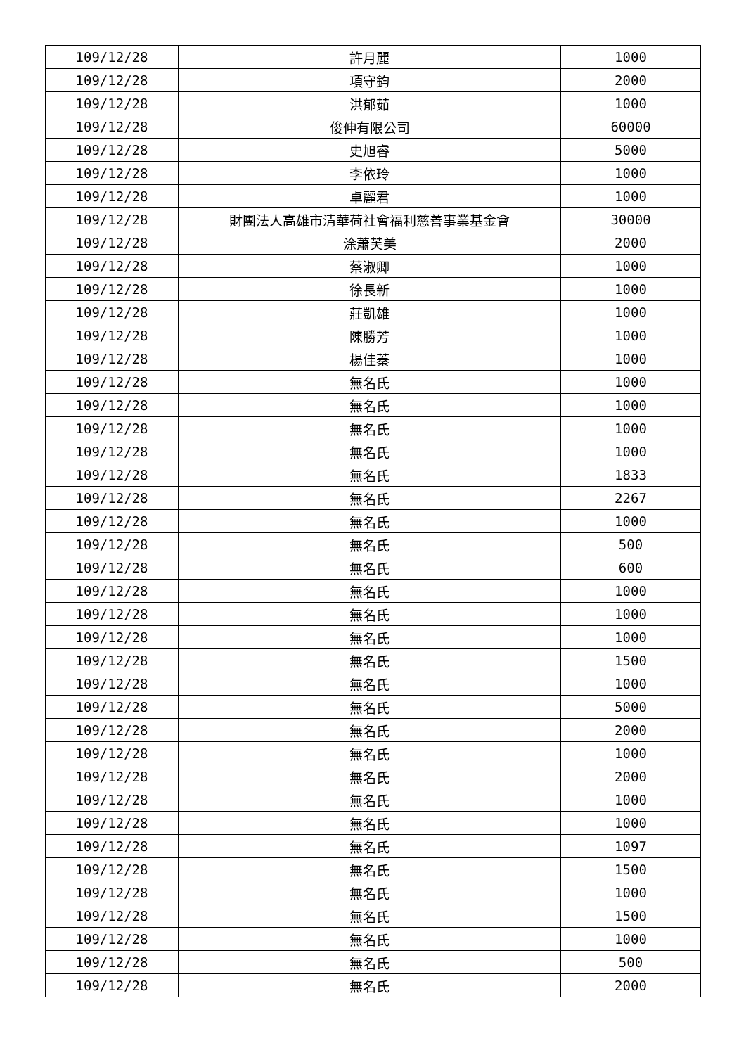| 109/12/28 | 許月麗 | 1000 |
| 109/12/28 | 項守鈞 | 2000 |
| 109/12/28 | 洪郁茹 | 1000 |
| 109/12/28 | 俊伸有限公司 | 60000 |
| 109/12/28 | 史旭睿 | 5000 |
| 109/12/28 | 李依玲 | 1000 |
| 109/12/28 | 卓麗君 | 1000 |
| 109/12/28 | 財團法人高雄市清華荷社會福利慈善事業基金會 | 30000 |
| 109/12/28 | 涂蕭芙美 | 2000 |
| 109/12/28 | 蔡淑卿 | 1000 |
| 109/12/28 | 徐長新 | 1000 |
| 109/12/28 | 莊凱雄 | 1000 |
| 109/12/28 | 陳勝芳 | 1000 |
| 109/12/28 | 楊佳蓁 | 1000 |
| 109/12/28 | 無名氏 | 1000 |
| 109/12/28 | 無名氏 | 1000 |
| 109/12/28 | 無名氏 | 1000 |
| 109/12/28 | 無名氏 | 1000 |
| 109/12/28 | 無名氏 | 1833 |
| 109/12/28 | 無名氏 | 2267 |
| 109/12/28 | 無名氏 | 1000 |
| 109/12/28 | 無名氏 | 500 |
| 109/12/28 | 無名氏 | 600 |
| 109/12/28 | 無名氏 | 1000 |
| 109/12/28 | 無名氏 | 1000 |
| 109/12/28 | 無名氏 | 1000 |
| 109/12/28 | 無名氏 | 1500 |
| 109/12/28 | 無名氏 | 1000 |
| 109/12/28 | 無名氏 | 5000 |
| 109/12/28 | 無名氏 | 2000 |
| 109/12/28 | 無名氏 | 1000 |
| 109/12/28 | 無名氏 | 2000 |
| 109/12/28 | 無名氏 | 1000 |
| 109/12/28 | 無名氏 | 1000 |
| 109/12/28 | 無名氏 | 1097 |
| 109/12/28 | 無名氏 | 1500 |
| 109/12/28 | 無名氏 | 1000 |
| 109/12/28 | 無名氏 | 1500 |
| 109/12/28 | 無名氏 | 1000 |
| 109/12/28 | 無名氏 | 500 |
| 109/12/28 | 無名氏 | 2000 |